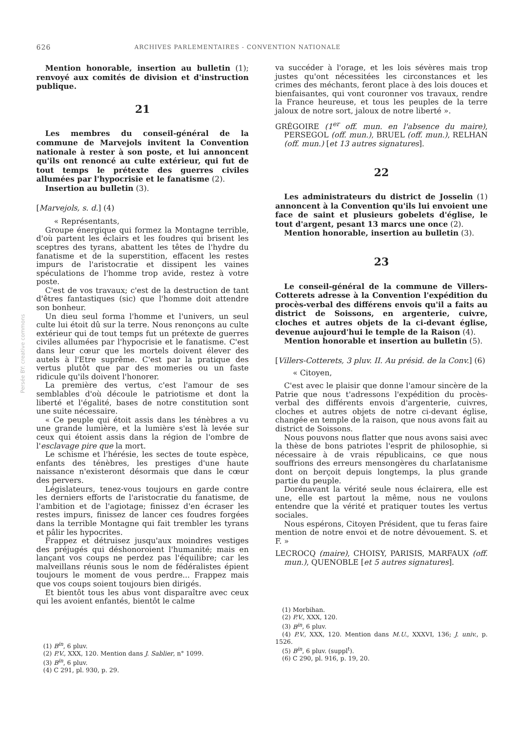626 ARCHIVES PARLEMENTAIRES - CONVENTION NATIONALE
Persée BY: creative commons
Mention honorable, insertion au bulletin (1); renvoyé aux comités de division et d'instruction publique.
21
Les membres du conseil-général de la commune de Marvejols invitent la Convention nationale à rester à son poste, et lui annoncent qu'ils ont renoncé au culte extérieur, qui fut de tout temps le prétexte des guerres civiles allumées par l'hypocrisie et le fanatisme (2).
Insertion au bulletin (3).
[Marvejols, s. d.] (4)
« Représentants,
Groupe énergique qui formez la Montagne terrible, d'où partent les éclairs et les foudres qui brisent les sceptres des tyrans, abattent les têtes de l'hydre du fanatisme et de la superstition, effacent les restes impurs de l'aristocratie et dissipent les vaines spéculations de l'homme trop avide, restez à votre poste.
C'est de vos travaux; c'est de la destruction de tant d'êtres fantastiques (sic) que l'homme doit attendre son bonheur.
Un dieu seul forma l'homme et l'univers, un seul culte lui étoit dû sur la terre. Nous renonçons au culte extérieur qui de tout temps fut un prétexte de guerres civiles allumées par l'hypocrisie et le fanatisme. C'est dans leur cœur que les mortels doivent élever des autels à l'Etre suprême. C'est par la pratique des vertus plutôt que par des momeries ou un faste ridicule qu'ils doivent l'honorer.
La première des vertus, c'est l'amour de ses semblables d'où découle le patriotisme et dont la liberté et l'égalité, bases de notre constitution sont une suite nécessaire.
« Ce peuple qui étoit assis dans les ténèbres a vu une grande lumière, et la lumière s'est là levée sur ceux qui étoient assis dans la région de l'ombre de l'esclavage pire que la mort.
Le schisme et l'hérésie, les sectes de toute espèce, enfants des ténèbres, les prestiges d'une haute naissance n'existeront désormais que dans le cœur des pervers.
Législateurs, tenez-vous toujours en garde contre les derniers efforts de l'aristocratie du fanatisme, de l'ambition et de l'agiotage; finissez d'en écraser les restes impurs, finissez de lancer ces foudres forgées dans la terrible Montagne qui fait trembler les tyrans et pâlir les hypocrites.
Frappez et détruisez jusqu'aux moindres vestiges des préjugés qui déshonoroient l'humanité; mais en lançant vos coups ne perdez pas l'équilibre; car les malveillans réunis sous le nom de fédéralistes épient toujours le moment de vous perdre... Frappez mais que vos coups soient toujours bien dirigés.
Et bientôt tous les abus vont disparaître avec ceux qui les avoient enfantés, bientôt le calme
(1) B<sup>in</sup>, 6 pluv.
(2) P.V., XXX, 120. Mention dans J. Sablier, n° 1099.
(3) B<sup>in</sup>, 6 pluv.
(4) C 291, pl. 930, p. 29.
va succéder à l'orage, et les lois sévères mais trop justes qu'ont nécessitées les circonstances et les crimes des méchants, feront place à des lois douces et bienfaisantes, qui vont couronner vos travaux, rendre la France heureuse, et tous les peuples de la terre jaloux de notre sort, jaloux de notre liberté ».
GRÉGOIRE (1<sup>er</sup> off. mun. en l'absence du maire), PERSEGOL (off. mun.), BRUEL (off. mun.), RELHAN (off. mun.) [et 13 autres signatures].
22
Les administrateurs du district de Josselin (1) annoncent à la Convention qu'ils lui envoient une face de saint et plusieurs gobelets d'église, le tout d'argent, pesant 13 marcs une once (2).
Mention honorable, insertion au bulletin (3).
23
Le conseil-général de la commune de Villers-Cotterets adresse à la Convention l'expédition du procès-verbal des différens envois qu'il a faits au district de Soissons, en argenterie, cuivre, cloches et autres objets de la ci-devant église, devenue aujourd'hui le temple de la Raison (4).
Mention honorable et insertion au bulletin (5).
[Villers-Cotterets, 3 pluv. II. Au présid. de la Conv.] (6)
« Citoyen,
C'est avec le plaisir que donne l'amour sincère de la Patrie que nous t'adressons l'expédition du procès-verbal des différents envois d'argenterie, cuivres, cloches et autres objets de notre ci-devant église, changée en temple de la raison, que nous avons fait au district de Soissons.
Nous pouvons nous flatter que nous avons saisi avec la thèse de bons patriotes l'esprit de philosophie, si nécessaire à de vrais républicains, ce que nous souffrions des erreurs mensongères du charlatanisme dont on berçoit depuis longtemps, la plus grande partie du peuple.
Dorénavant la vérité seule nous éclairera, elle est une, elle est partout la même, nous ne voulons entendre que la vérité et pratiquer toutes les vertus sociales.
Nous espérons, Citoyen Président, que tu feras faire mention de notre envoi et de notre dévouement. S. et F. »
LECROCQ (maire), CHOISY, PARISIS, MARFAUX (off. mun.), QUENOBLE [et 5 autres signatures].
(1) Morbihan.
(2) P.V., XXX, 120.
(3) B<sup>in</sup>, 6 pluv.
(4) P.V., XXX, 120. Mention dans M.U., XXXVI, 136; J. univ., p. 1526.
(5) B<sup>in</sup>, 6 pluv. (suppl<sup>t</sup>).
(6) C 290, pl. 916, p. 19, 20.